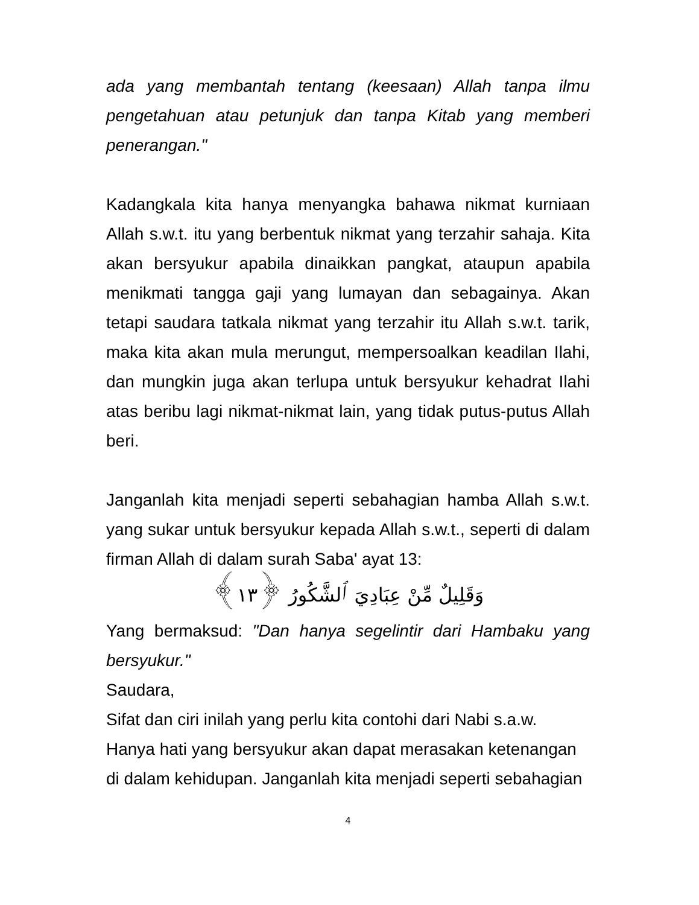ada yang membantah tentang (keesaan) Allah tanpa ilmu pengetahuan atau petunjuk dan tanpa Kitab yang memberi penerangan."
Kadangkala kita hanya menyangka bahawa nikmat kurniaan Allah s.w.t. itu yang berbentuk nikmat yang terzahir sahaja. Kita akan bersyukur apabila dinaikkan pangkat, ataupun apabila menikmati tangga gaji yang lumayan dan sebagainya. Akan tetapi saudara tatkala nikmat yang terzahir itu Allah s.w.t. tarik, maka kita akan mula merungut, mempersoalkan keadilan Ilahi, dan mungkin juga akan terlupa untuk bersyukur kehadrat Ilahi atas beribu lagi nikmat-nikmat lain, yang tidak putus-putus Allah beri.
Janganlah kita menjadi seperti sebahagian hamba Allah s.w.t. yang sukar untuk bersyukur kepada Allah s.w.t., seperti di dalam firman Allah di dalam surah Saba' ayat 13:
وَقَلِيلٌ مِّنْ عِبَادِيَ ٱلشَّكُورُ ﴿١٣﴾
Yang bermaksud: "Dan hanya segelintir dari Hambaku yang bersyukur."
Saudara,
Sifat dan ciri inilah yang perlu kita contohi dari Nabi s.a.w.
Hanya hati yang bersyukur akan dapat merasakan ketenangan
di dalam kehidupan. Janganlah kita menjadi seperti sebahagian
4